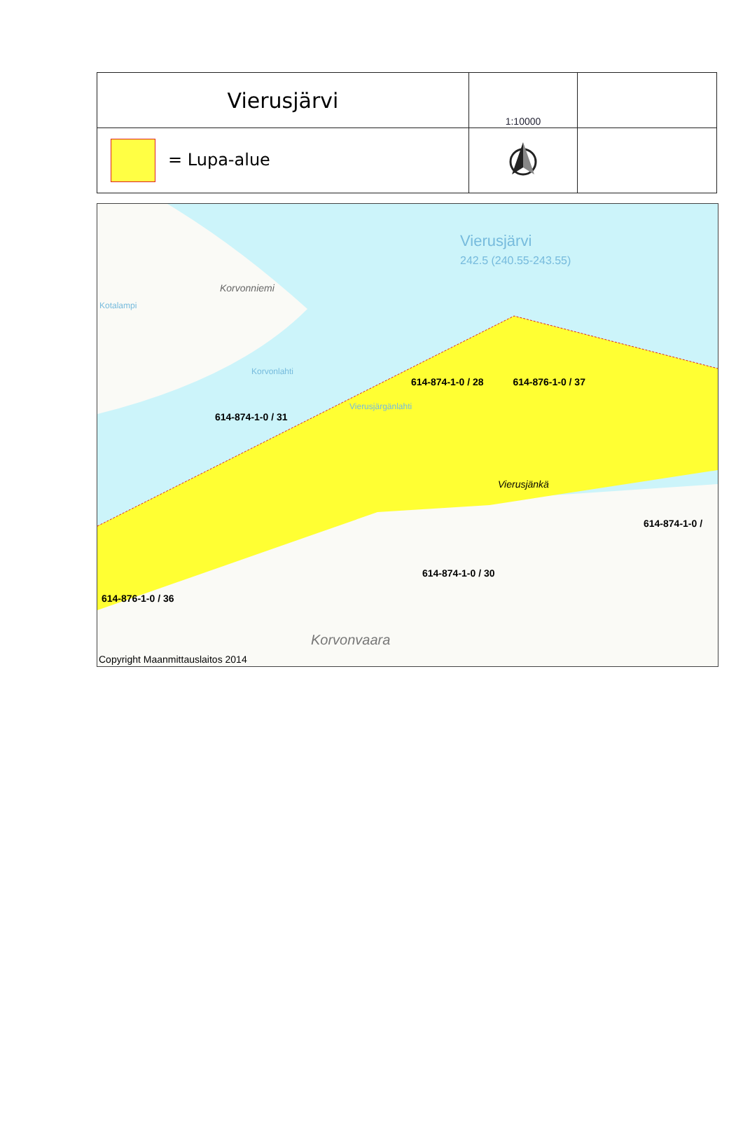| Vierusjärvi | 1:10000 | |
| = Lupa-alue | | |
Vierusjärvi
242.5 (240.55-243.55)
Korvonniemi
Kotalampi
Korvonlahti
614-874-1-0 / 28 614-876-1-0 / 37
Vierusjärgänlahti
614-874-1-0 / 31
Vierusjänkä
614-874-1-0 /
614-874-1-0 / 30
614-876-1-0 / 36
Korvonvaara
Copyright Maanmittauslaitos 2014